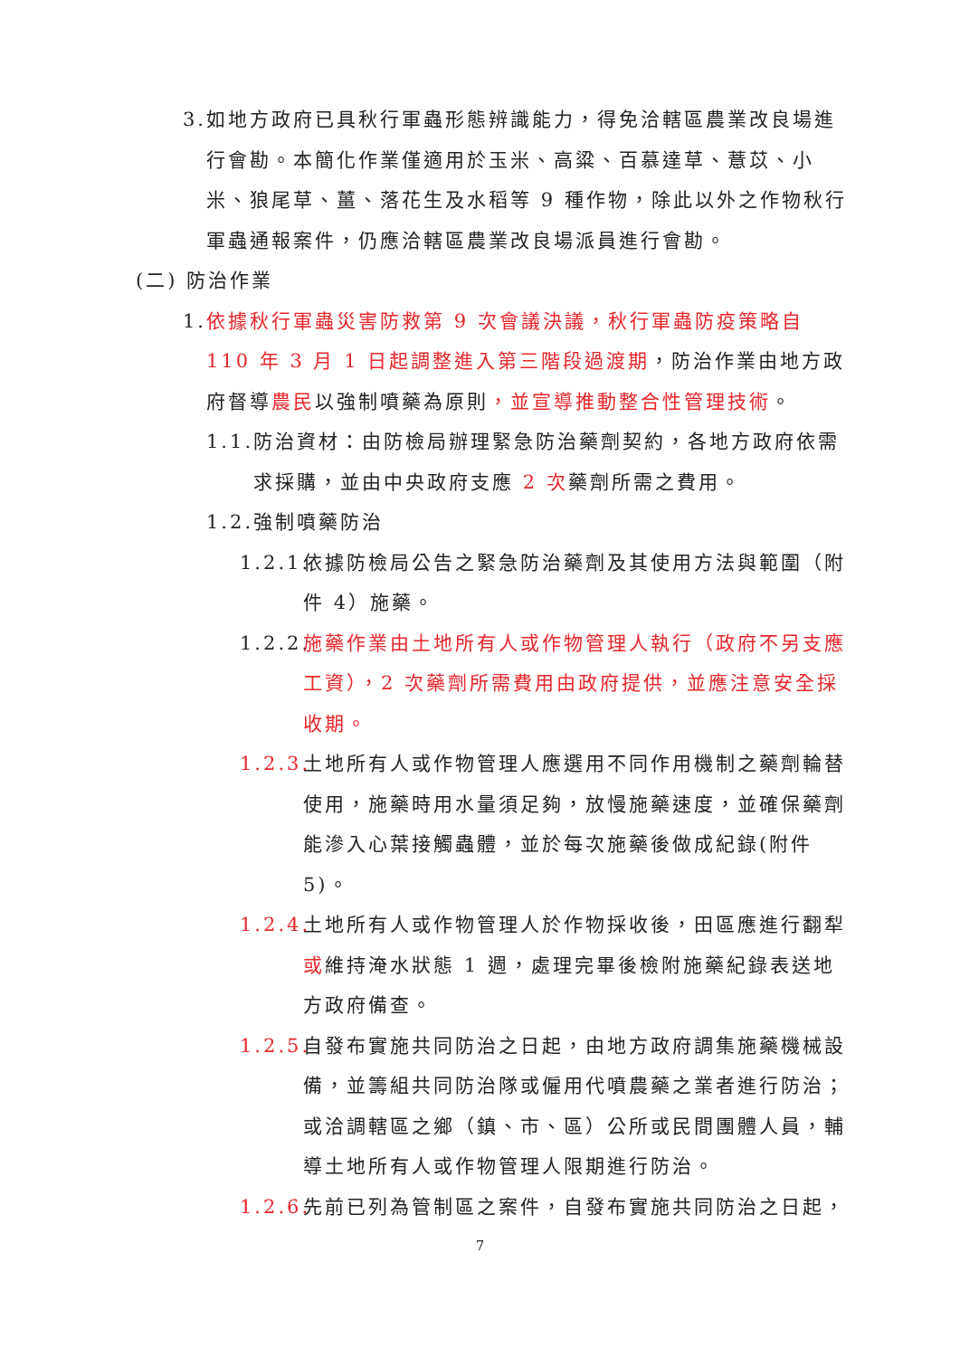3. 如地方政府已具秋行軍蟲形態辨識能力，得免洽轄區農業改良場進行會勘。本簡化作業僅適用於玉米、高粱、百慕達草、薏苡、小米、狼尾草、薑、落花生及水稻等 9 種作物，除此以外之作物秋行軍蟲通報案件，仍應洽轄區農業改良場派員進行會勘。
(二) 防治作業
1. 依據秋行軍蟲災害防救第 9 次會議決議，秋行軍蟲防疫策略自 110 年 3 月 1 日起調整進入第三階段過渡期，防治作業由地方政府督導農民以強制噴藥為原則，並宣導推動整合性管理技術。
1.1. 防治資材：由防檢局辦理緊急防治藥劑契約，各地方政府依需求採購，並由中央政府支應 2 次藥劑所需之費用。
1.2. 強制噴藥防治
1.2.1. 依據防檢局公告之緊急防治藥劑及其使用方法與範圍（附件 4）施藥。
1.2.2. 施藥作業由土地所有人或作物管理人執行（政府不另支應工資），2 次藥劑所需費用由政府提供，並應注意安全採收期。
1.2.3. 土地所有人或作物管理人應選用不同作用機制之藥劑輪替使用，施藥時用水量須足夠，放慢施藥速度，並確保藥劑能滲入心葉接觸蟲體，並於每次施藥後做成紀錄(附件 5)。
1.2.4. 土地所有人或作物管理人於作物採收後，田區應進行翻犁或維持淹水狀態 1 週，處理完畢後檢附施藥紀錄表送地方政府備查。
1.2.5. 自發布實施共同防治之日起，由地方政府調集施藥機械設備，並籌組共同防治隊或僱用代噴農藥之業者進行防治；或洽調轄區之鄉（鎮、市、區）公所或民間團體人員，輔導土地所有人或作物管理人限期進行防治。
1.2.6. 先前已列為管制區之案件，自發布實施共同防治之日起，
7